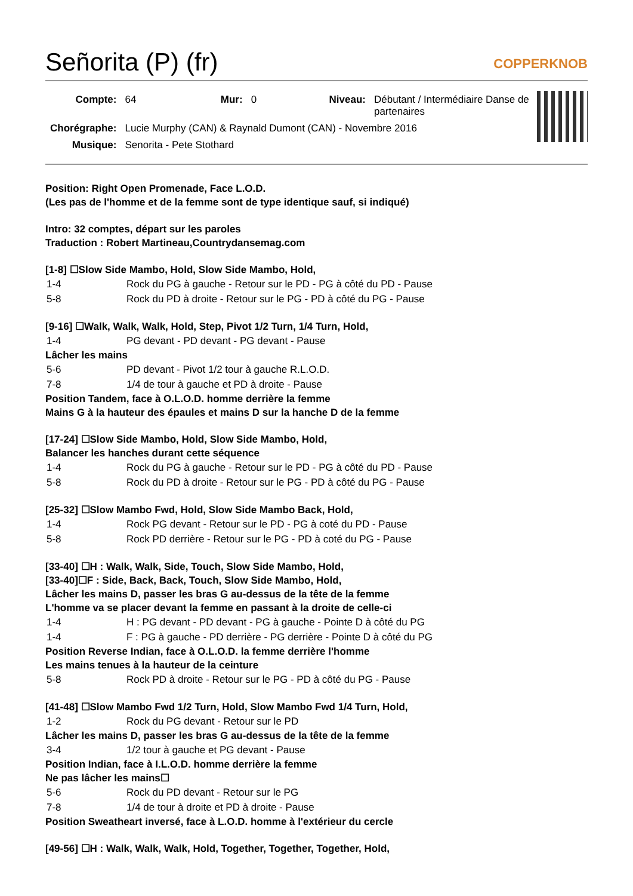Señorita (P) (fr) COPPERKNOB
| Compte: | 64 | Mur: | 0 | Niveau: | Débutant / Intermédiaire Danse de partenaires |
| Chorégraphe: | Lucie Murphy (CAN) & Raynald Dumont (CAN) - Novembre 2016 | | | | |
| Musique: | Senorita - Pete Stothard | | | | |
Position: Right Open Promenade, Face L.O.D.
(Les pas de l'homme et de la femme sont de type identique sauf, si indiqué)
Intro: 32 comptes, départ sur les paroles
Traduction : Robert Martineau,Countrydansemag.com
[1-8] ☐Slow Side Mambo, Hold, Slow Side Mambo, Hold,
| 1-4 | Rock du PG à gauche - Retour sur le PD - PG à côté du PD - Pause |
| 5-8 | Rock du PD à droite - Retour sur le PG - PD à côté du PG - Pause |
[9-16] ☐Walk, Walk, Walk, Hold, Step, Pivot 1/2 Turn, 1/4 Turn, Hold,
| 1-4 | PG devant - PD devant - PG devant - Pause |
Lâcher les mains
| 5-6 | PD devant - Pivot 1/2 tour à gauche R.L.O.D. |
| 7-8 | 1/4 de tour à gauche et PD à droite - Pause |
Position Tandem, face à O.L.O.D. homme derrière la femme
Mains G à la hauteur des épaules et mains D sur la hanche D de la femme
[17-24] ☐Slow Side Mambo, Hold, Slow Side Mambo, Hold,
Balancer les hanches durant cette séquence
| 1-4 | Rock du PG à gauche - Retour sur le PD - PG à côté du PD - Pause |
| 5-8 | Rock du PD à droite - Retour sur le PG - PD à côté du PG - Pause |
[25-32] ☐Slow Mambo Fwd, Hold, Slow Side Mambo Back, Hold,
| 1-4 | Rock PG devant - Retour sur le PD - PG à coté du PD - Pause |
| 5-8 | Rock PD derrière - Retour sur le PG - PD à coté du PG - Pause |
[33-40] ☐H : Walk, Walk, Side, Touch, Slow Side Mambo, Hold,
[33-40]☐F : Side, Back, Back, Touch, Slow Side Mambo, Hold,
Lâcher les mains D, passer les bras G au-dessus de la tête de la femme
L'homme va se placer devant la femme en passant à la droite de celle-ci
| 1-4 | H : PG devant - PD devant - PG à gauche - Pointe D à côté du PG |
| 1-4 | F : PG à gauche - PD derrière - PG derrière - Pointe D à côté du PG |
Position Reverse Indian, face à O.L.O.D. la femme derrière l'homme
Les mains tenues à la hauteur de la ceinture
| 5-8 | Rock PD à droite - Retour sur le PG - PD à côté du PG - Pause |
[41-48] ☐Slow Mambo Fwd 1/2 Turn, Hold, Slow Mambo Fwd 1/4 Turn, Hold,
| 1-2 | Rock du PG devant - Retour sur le PD |
Lâcher les mains D, passer les bras G au-dessus de la tête de la femme
| 3-4 | 1/2 tour à gauche et PG devant - Pause |
Position Indian, face à I.L.O.D. homme derrière la femme
Ne pas lâcher les mains☐
| 5-6 | Rock du PD devant - Retour sur le PG |
| 7-8 | 1/4 de tour à droite et PD à droite - Pause |
Position Sweatheart inversé, face à L.O.D. homme à l'extérieur du cercle
[49-56] ☐H : Walk, Walk, Walk, Hold, Together, Together, Together, Hold,